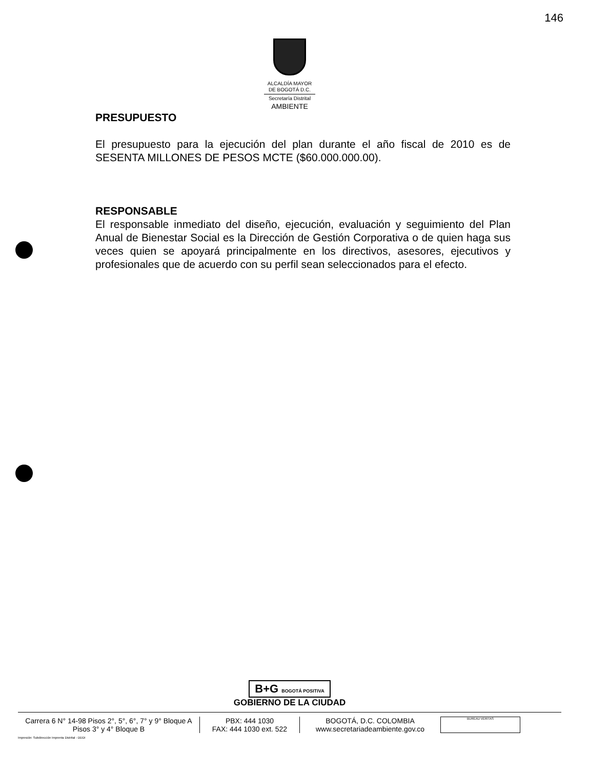146
ALCALDÍA MAYOR
DE BOGOTÁ D.C.
Secretaría Distrital
AMBIENTE
PRESUPUESTO
El presupuesto para la ejecución del plan durante el año fiscal de 2010 es de SESENTA MILLONES DE PESOS MCTE ($60.000.000.00).
RESPONSABLE
El responsable inmediato del diseño, ejecución, evaluación y seguimiento del Plan Anual de Bienestar Social es la Dirección de Gestión Corporativa o de quien haga sus veces quien se apoyará principalmente en los directivos, asesores, ejecutivos y profesionales que de acuerdo con su perfil sean seleccionados para el efecto.
B+G BOGOTÁ POSITIVA
GOBIERNO DE LA CIUDAD
Carrera 6 N° 14-98 Pisos 2°, 5°, 6°, 7° y 9° Bloque A
Pisos 3° y 4° Bloque B
PBX: 444 1030
FAX: 444 1030 ext. 522
BOGOTÁ, D.C. COLOMBIA
www.secretariadeambiente.gov.co
BUREAU VERITAS
Impresión: Subdirección Imprenta Distrital - DDDI